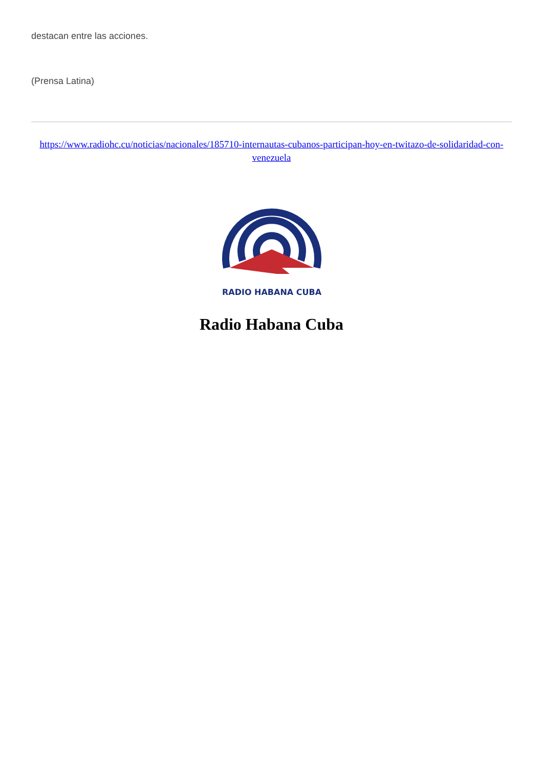destacan entre las acciones.
(Prensa Latina)
https://www.radiohc.cu/noticias/nacionales/185710-internautas-cubanos-participan-hoy-en-twitazo-de-solidaridad-con-venezuela
RADIO HABANA CUBA
Radio Habana Cuba